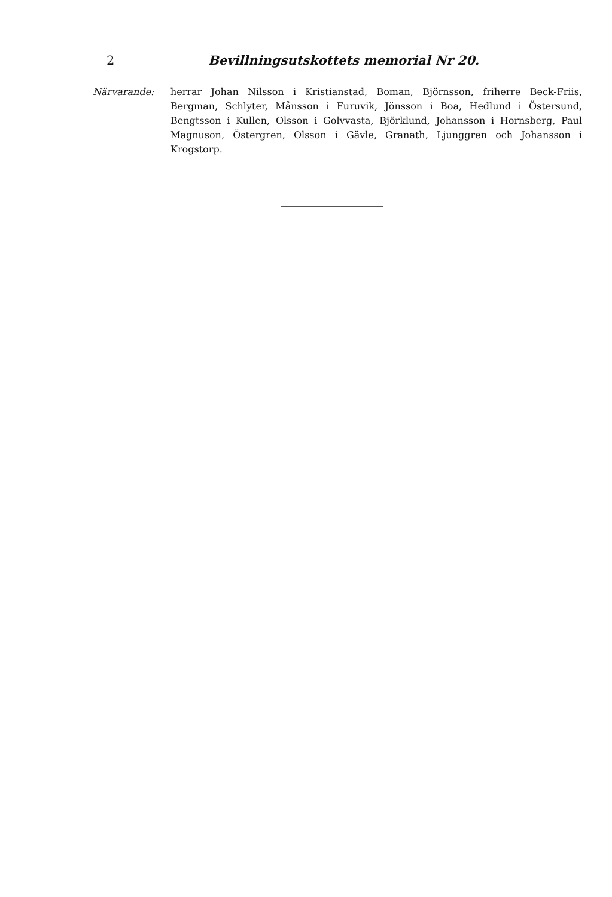2 Bevillningsutskottets memorial Nr 20.
Närvarande: herrar Johan Nilsson i Kristianstad, Boman, Björnsson, friherre Beck-Friis, Bergman, Schlyter, Månsson i Furuvik, Jönsson i Boa, Hedlund i Östersund, Bengtsson i Kullen, Olsson i Golvvasta, Björklund, Johansson i Hornsberg, Paul Magnuson, Östergren, Olsson i Gävle, Granath, Ljunggren och Johansson i Krogstorp.